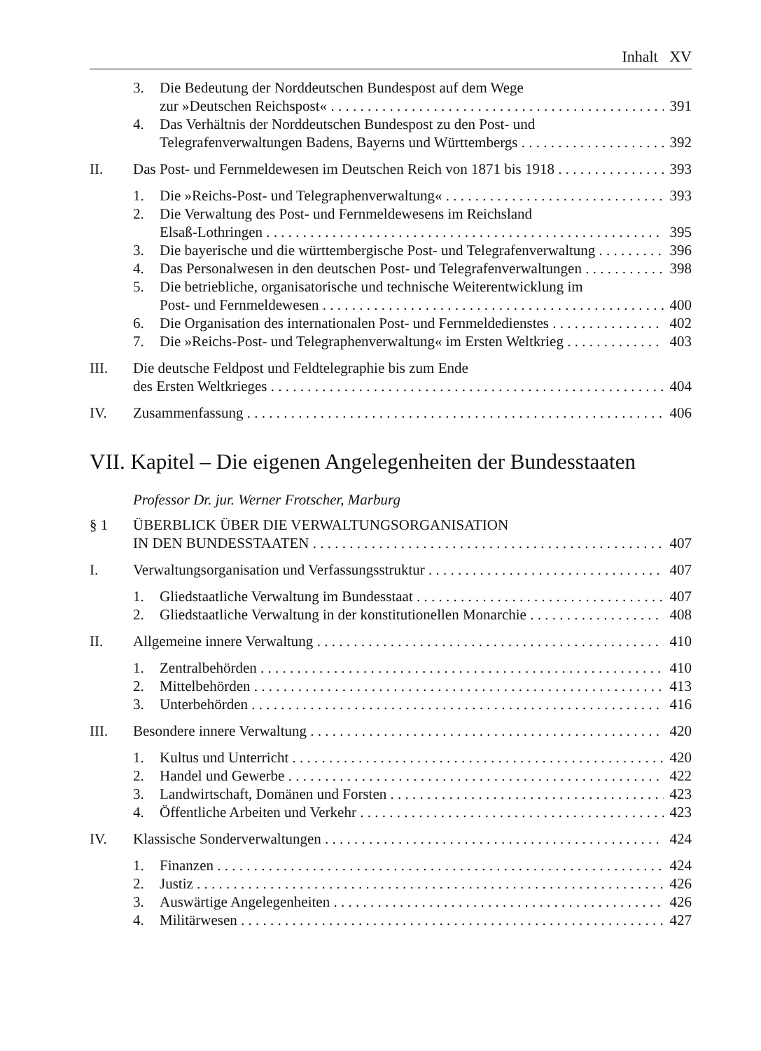Inhalt XV
3. Die Bedeutung der Norddeutschen Bundespost auf dem Wege
zur »Deutschen Reichspost« 391
4. Das Verhältnis der Norddeutschen Bundespost zu den Post- und
Telegrafenverwaltungen Badens, Bayerns und Württembergs 392
II. Das Post- und Fernmeldewesen im Deutschen Reich von 1871 bis 1918 393
1. Die »Reichs-Post- und Telegraphenverwaltung« 393
2. Die Verwaltung des Post- und Fernmeldewesens im Reichsland
Elsaß-Lothringen 395
3. Die bayerische und die württembergische Post- und Telegrafenverwaltung 396
4. Das Personalwesen in den deutschen Post- und Telegrafenverwaltungen 398
5. Die betriebliche, organisatorische und technische Weiterentwicklung im
Post- und Fernmeldewesen 400
6. Die Organisation des internationalen Post- und Fernmeldedienstes 402
7. Die »Reichs-Post- und Telegraphenverwaltung« im Ersten Weltkrieg 403
III. Die deutsche Feldpost und Feldtelegraphie bis zum Ende
des Ersten Weltkrieges 404
IV. Zusammenfassung 406
VII. Kapitel – Die eigenen Angelegenheiten der Bundesstaaten
Professor Dr. jur. Werner Frotscher, Marburg
§ 1 ÜBERBLICK ÜBER DIE VERWALTUNGSORGANISATION
IN DEN BUNDESSTAATEN 407
I. Verwaltungsorganisation und Verfassungsstruktur 407
1. Gliedstaatliche Verwaltung im Bundesstaat 407
2. Gliedstaatliche Verwaltung in der konstitutionellen Monarchie 408
II. Allgemeine innere Verwaltung 410
1. Zentralbehörden 410
2. Mittelbehörden 413
3. Unterbehörden 416
III. Besondere innere Verwaltung 420
1. Kultus und Unterricht 420
2. Handel und Gewerbe 422
3. Landwirtschaft, Domänen und Forsten 423
4. Öffentliche Arbeiten und Verkehr 423
IV. Klassische Sonderverwaltungen 424
1. Finanzen 424
2. Justiz 426
3. Auswärtige Angelegenheiten 426
4. Militärwesen 427